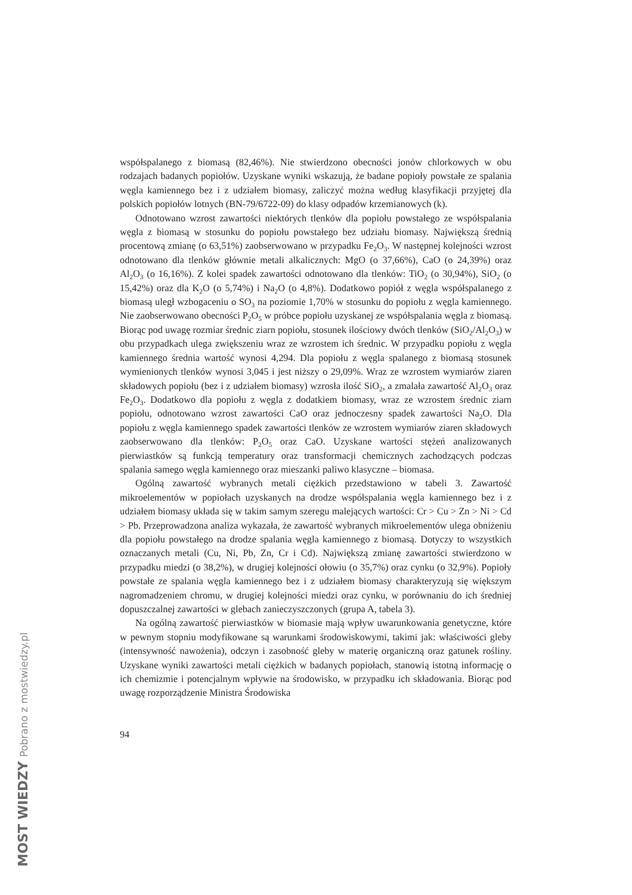współspalanego z biomasą (82,46%). Nie stwierdzono obecności jonów chlorkowych w obu rodzajach badanych popiołów. Uzyskane wyniki wskazują, że badane popioły powstałe ze spalania węgla kamiennego bez i z udziałem biomasy, zaliczyć można według klasyfikacji przyjętej dla polskich popiołów lotnych (BN-79/6722-09) do klasy odpadów krzemianowych (k).
Odnotowano wzrost zawartości niektórych tlenków dla popiołu powstałego ze współspalania węgla z biomasą w stosunku do popiołu powstałego bez udziału biomasy. Największą średnią procentową zmianę (o 63,51%) zaobserwowano w przypadku Fe<sub>2</sub>O<sub>3</sub>. W następnej kolejności wzrost odnotowano dla tlenków głównie metali alkalicznych: MgO (o 37,66%), CaO (o 24,39%) oraz Al<sub>2</sub>O<sub>3</sub> (o 16,16%). Z kolei spadek zawartości odnotowano dla tlenków: TiO<sub>2</sub> (o 30,94%), SiO<sub>2</sub> (o 15,42%) oraz dla K<sub>2</sub>O (o 5,74%) i Na<sub>2</sub>O (o 4,8%). Dodatkowo popiół z węgla współspalanego z biomasą uległ wzbogaceniu o SO<sub>3</sub> na poziomie 1,70% w stosunku do popiołu z węgla kamiennego. Nie zaobserwowano obecności P<sub>2</sub>O<sub>5</sub> w próbce popiołu uzyskanej ze współspalania węgla z biomasą. Biorąc pod uwagę rozmiar średnic ziarn popiołu, stosunek ilościowy dwóch tlenków (SiO<sub>2</sub>/Al<sub>2</sub>O<sub>3</sub>) w obu przypadkach ulega zwiększeniu wraz ze wzrostem ich średnic. W przypadku popiołu z węgla kamiennego średnia wartość wynosi 4,294. Dla popiołu z węgla spalanego z biomasą stosunek wymienionych tlenków wynosi 3,045 i jest niższy o 29,09%. Wraz ze wzrostem wymiarów ziaren składowych popiołu (bez i z udziałem biomasy) wzrosła ilość SiO<sub>2</sub>, a zmalała zawartość Al<sub>2</sub>O<sub>3</sub> oraz Fe<sub>2</sub>O<sub>3</sub>. Dodatkowo dla popiołu z węgla z dodatkiem biomasy, wraz ze wzrostem średnic ziarn popiołu, odnotowano wzrost zawartości CaO oraz jednoczesny spadek zawartości Na<sub>2</sub>O. Dla popiołu z węgla kamiennego spadek zawartości tlenków ze wzrostem wymiarów ziaren składowych zaobserwowano dla tlenków: P<sub>2</sub>O<sub>5</sub> oraz CaO. Uzyskane wartości stężeń analizowanych pierwiastków są funkcją temperatury oraz transformacji chemicznych zachodzących podczas spalania samego węgla kamiennego oraz mieszanki paliwo klasyczne – biomasa.
Ogólną zawartość wybranych metali ciężkich przedstawiono w tabeli 3. Zawartość mikroelementów w popiołach uzyskanych na drodze współspalania węgla kamiennego bez i z udziałem biomasy układa się w takim samym szeregu malejących wartości: Cr > Cu > Zn > Ni > Cd > Pb. Przeprowadzona analiza wykazała, że zawartość wybranych mikroelementów ulega obniżeniu dla popiołu powstałego na drodze spalania węgla kamiennego z biomasą. Dotyczy to wszystkich oznaczanych metali (Cu, Ni, Pb, Zn, Cr i Cd). Największą zmianę zawartości stwierdzono w przypadku miedzi (o 38,2%), w drugiej kolejności ołowiu (o 35,7%) oraz cynku (o 32,9%). Popioły powstałe ze spalania węgla kamiennego bez i z udziałem biomasy charakteryzują się większym nagromadzeniem chromu, w drugiej kolejności miedzi oraz cynku, w porównaniu do ich średniej dopuszczalnej zawartości w glebach zanieczyszczonych (grupa A, tabela 3).
Na ogólną zawartość pierwiastków w biomasie mają wpływ uwarunkowania genetyczne, które w pewnym stopniu modyfikowane są warunkami środowiskowymi, takimi jak: właściwości gleby (intensywność nawożenia), odczyn i zasobność gleby w materię organiczną oraz gatunek rośliny. Uzyskane wyniki zawartości metali ciężkich w badanych popiołach, stanowią istotną informację o ich chemizmie i potencjalnym wpływie na środowisko, w przypadku ich składowania. Biorąc pod uwagę rozporządzenie Ministra Środowiska
94
MOST WIEDZY Pobrano z mostwiedzy.pl